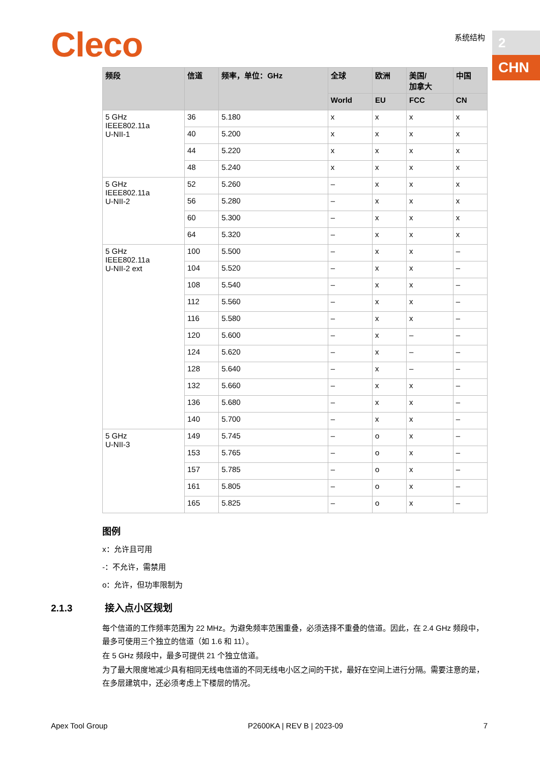Cleco 系统结构 2
CHN
| 频段 | 信道 | 频率，单位：GHz | 全球 | 欧洲 | 美国/ 加拿大 | 中国 |
| --- | --- | --- | --- | --- | --- | --- |
| | | | World | EU | FCC | CN |
| 5 GHz IEEE802.11a U-NII-1 | 36 | 5.180 | x | x | x | x |
| | 40 | 5.200 | x | x | x | x |
| | 44 | 5.220 | x | x | x | x |
| | 48 | 5.240 | x | x | x | x |
| 5 GHz IEEE802.11a U-NII-2 | 52 | 5.260 | – | x | x | x |
| | 56 | 5.280 | – | x | x | x |
| | 60 | 5.300 | – | x | x | x |
| | 64 | 5.320 | – | x | x | x |
| 5 GHz IEEE802.11a U-NII-2 ext | 100 | 5.500 | – | x | x | – |
| | 104 | 5.520 | – | x | x | – |
| | 108 | 5.540 | – | x | x | – |
| | 112 | 5.560 | – | x | x | – |
| | 116 | 5.580 | – | x | x | – |
| | 120 | 5.600 | – | x | – | – |
| | 124 | 5.620 | – | x | – | – |
| | 128 | 5.640 | – | x | – | – |
| | 132 | 5.660 | – | x | x | – |
| | 136 | 5.680 | – | x | x | – |
| | 140 | 5.700 | – | x | x | – |
| 5 GHz U-NII-3 | 149 | 5.745 | – | o | x | – |
| | 153 | 5.765 | – | o | x | – |
| | 157 | 5.785 | – | o | x | – |
| | 161 | 5.805 | – | o | x | – |
| | 165 | 5.825 | – | o | x | – |
图例
x：允许且可用
-：不允许，需禁用
o：允许，但功率限制为
2.1.3 接入点小区规划
每个信道的工作频率范围为 22 MHz。为避免频率范围重叠，必须选择不重叠的信道。因此，在 2.4 GHz 频段中，最多可使用三个独立的信道（如 1.6 和 11）。
在 5 GHz 频段中，最多可提供 21 个独立信道。
为了最大限度地减少具有相同无线电信道的不同无线电小区之间的干扰，最好在空间上进行分隔。需要注意的是，在多层建筑中，还必须考虑上下楼层的情况。
Apex Tool Group P2600KA | REV B | 2023-09 7